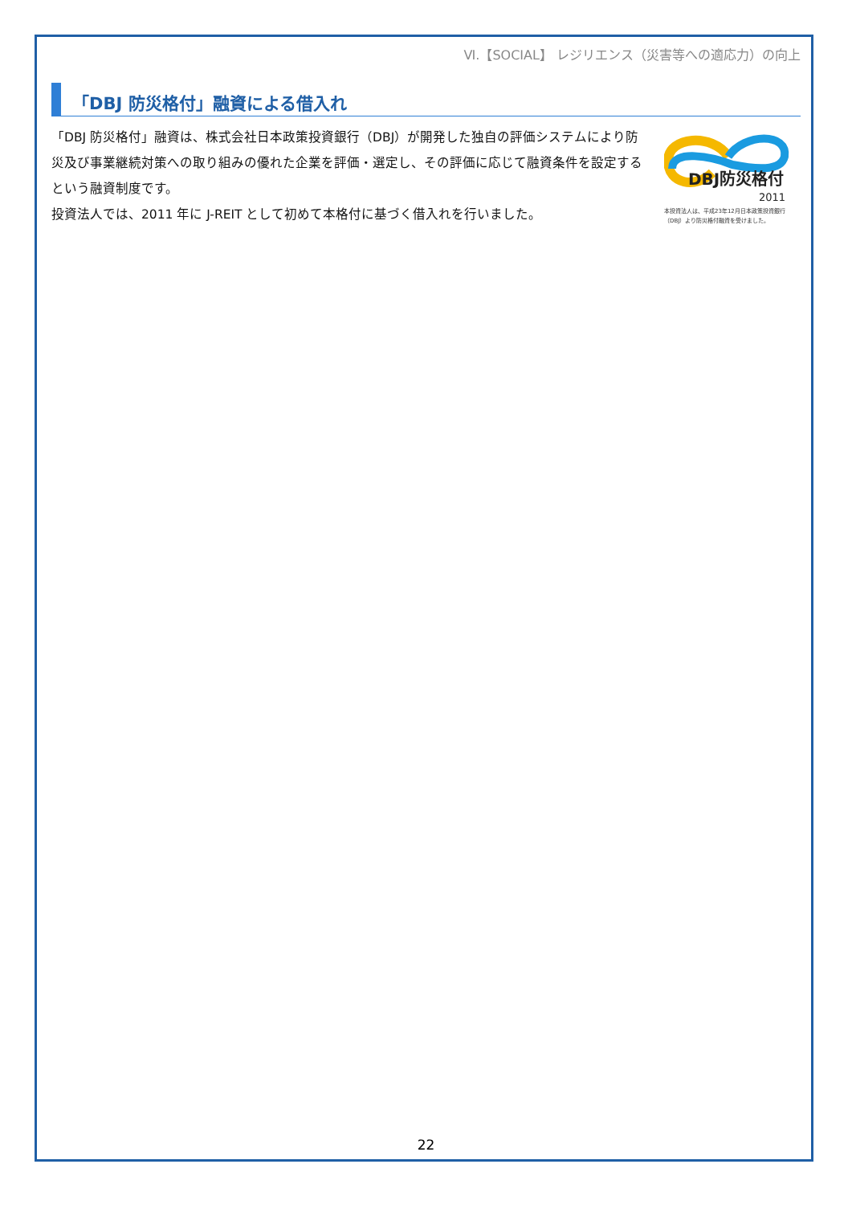Ⅵ.【SOCIAL】 レジリエンス（災害等への適応力）の向上
「DBJ 防災格付」融資による借入れ
「DBJ 防災格付」融資は、株式会社日本政策投資銀行（DBJ）が開発した独自の評価システムにより防災及び事業継続対策への取り組みの優れた企業を評価・選定し、その評価に応じて融資条件を設定するという融資制度です。
投資法人では、2011 年に J-REIT として初めて本格付に基づく借入れを行いました。
DBJ防災格付
2011
本投資法人は、平成23年12月日本政策投資銀行（DBJ）より防災格付融資を受けました。
22